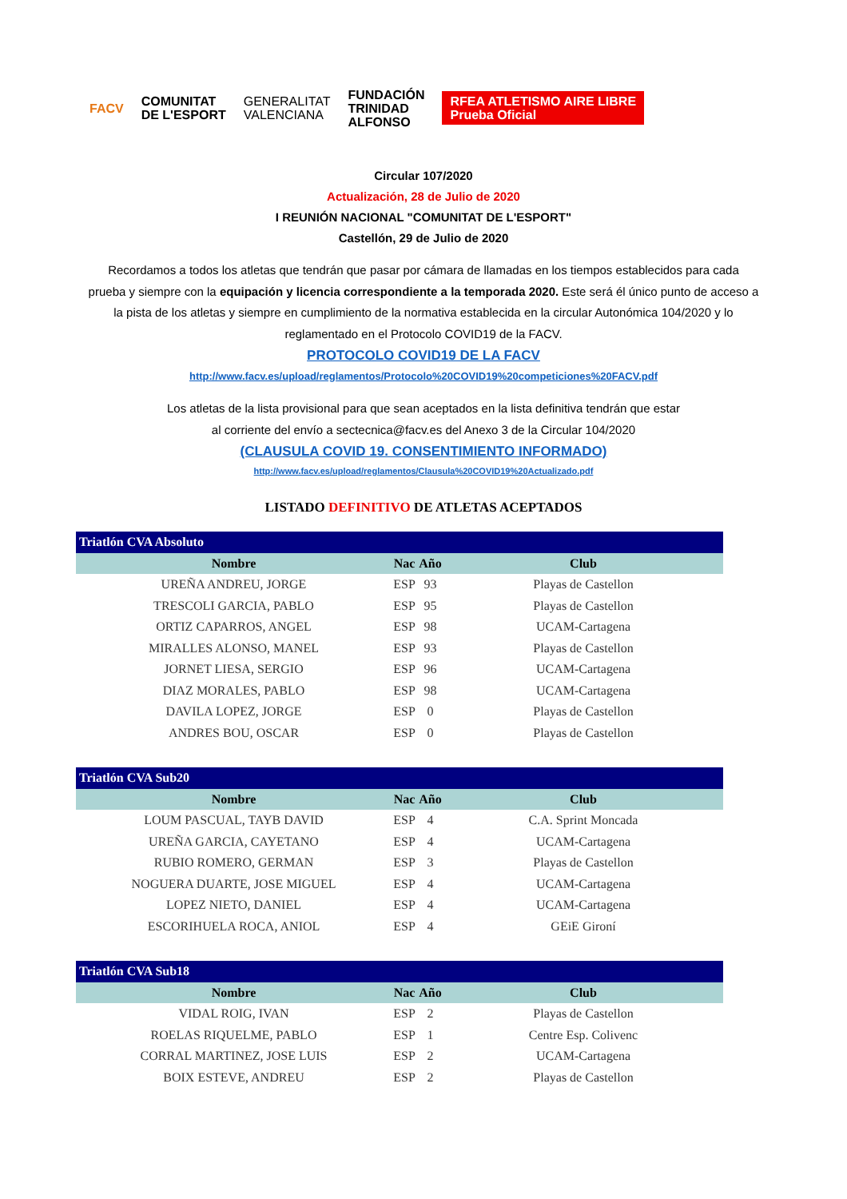FACV
COMUNITAT
DE L'ESPORT
GENERALITAT
VALENCIANA
FUNDACIÓN
TRINIDAD
ALFONSO
RFEA ATLETISMO AIRE LIBRE
Prueba Oficial
Circular 107/2020
Actualización, 28 de Julio de 2020
I REUNIÓN NACIONAL "COMUNITAT DE L'ESPORT"
Castellón, 29 de Julio de 2020
Recordamos a todos los atletas que tendrán que pasar por cámara de llamadas en los tiempos establecidos para cada prueba y siempre con la equipación y licencia correspondiente a la temporada 2020. Este será él único punto de acceso a la pista de los atletas y siempre en cumplimiento de la normativa establecida en la circular Autonómica 104/2020 y lo reglamentado en el Protocolo COVID19 de la FACV.
PROTOCOLO COVID19 DE LA FACV
http://www.facv.es/upload/reglamentos/Protocolo%20COVID19%20competiciones%20FACV.pdf
Los atletas de la lista provisional para que sean aceptados en la lista definitiva tendrán que estar
al corriente del envío a sectecnica@facv.es del Anexo 3 de la Circular 104/2020
(CLAUSULA COVID 19. CONSENTIMIENTO INFORMADO)
http://www.facv.es/upload/reglamentos/Clausula%20COVID19%20Actualizado.pdf
LISTADO DEFINITIVO DE ATLETAS ACEPTADOS
| Triatlón CVA Absoluto | | | |
| Nombre | Nac | Año | Club |
| UREÑA ANDREU, JORGE | ESP | 93 | Playas de Castellon |
| TRESCOLI GARCIA, PABLO | ESP | 95 | Playas de Castellon |
| ORTIZ CAPARROS, ANGEL | ESP | 98 | UCAM-Cartagena |
| MIRALLES ALONSO, MANEL | ESP | 93 | Playas de Castellon |
| JORNET LIESA, SERGIO | ESP | 96 | UCAM-Cartagena |
| DIAZ MORALES, PABLO | ESP | 98 | UCAM-Cartagena |
| DAVILA LOPEZ, JORGE | ESP | 0 | Playas de Castellon |
| ANDRES BOU, OSCAR | ESP | 0 | Playas de Castellon |
| Triatlón CVA Sub20 | | | |
| Nombre | Nac | Año | Club |
| LOUM PASCUAL, TAYB DAVID | ESP | 4 | C.A. Sprint Moncada |
| UREÑA GARCIA, CAYETANO | ESP | 4 | UCAM-Cartagena |
| RUBIO ROMERO, GERMAN | ESP | 3 | Playas de Castellon |
| NOGUERA DUARTE, JOSE MIGUEL | ESP | 4 | UCAM-Cartagena |
| LOPEZ NIETO, DANIEL | ESP | 4 | UCAM-Cartagena |
| ESCORIHUELA ROCA, ANIOL | ESP | 4 | GEiE Gironí |
| Triatlón CVA Sub18 | | | |
| Nombre | Nac | Año | Club |
| VIDAL ROIG, IVAN | ESP | 2 | Playas de Castellon |
| ROELAS RIQUELME, PABLO | ESP | 1 | Centre Esp. Colivenc |
| CORRAL MARTINEZ, JOSE LUIS | ESP | 2 | UCAM-Cartagena |
| BOIX ESTEVE, ANDREU | ESP | 2 | Playas de Castellon |